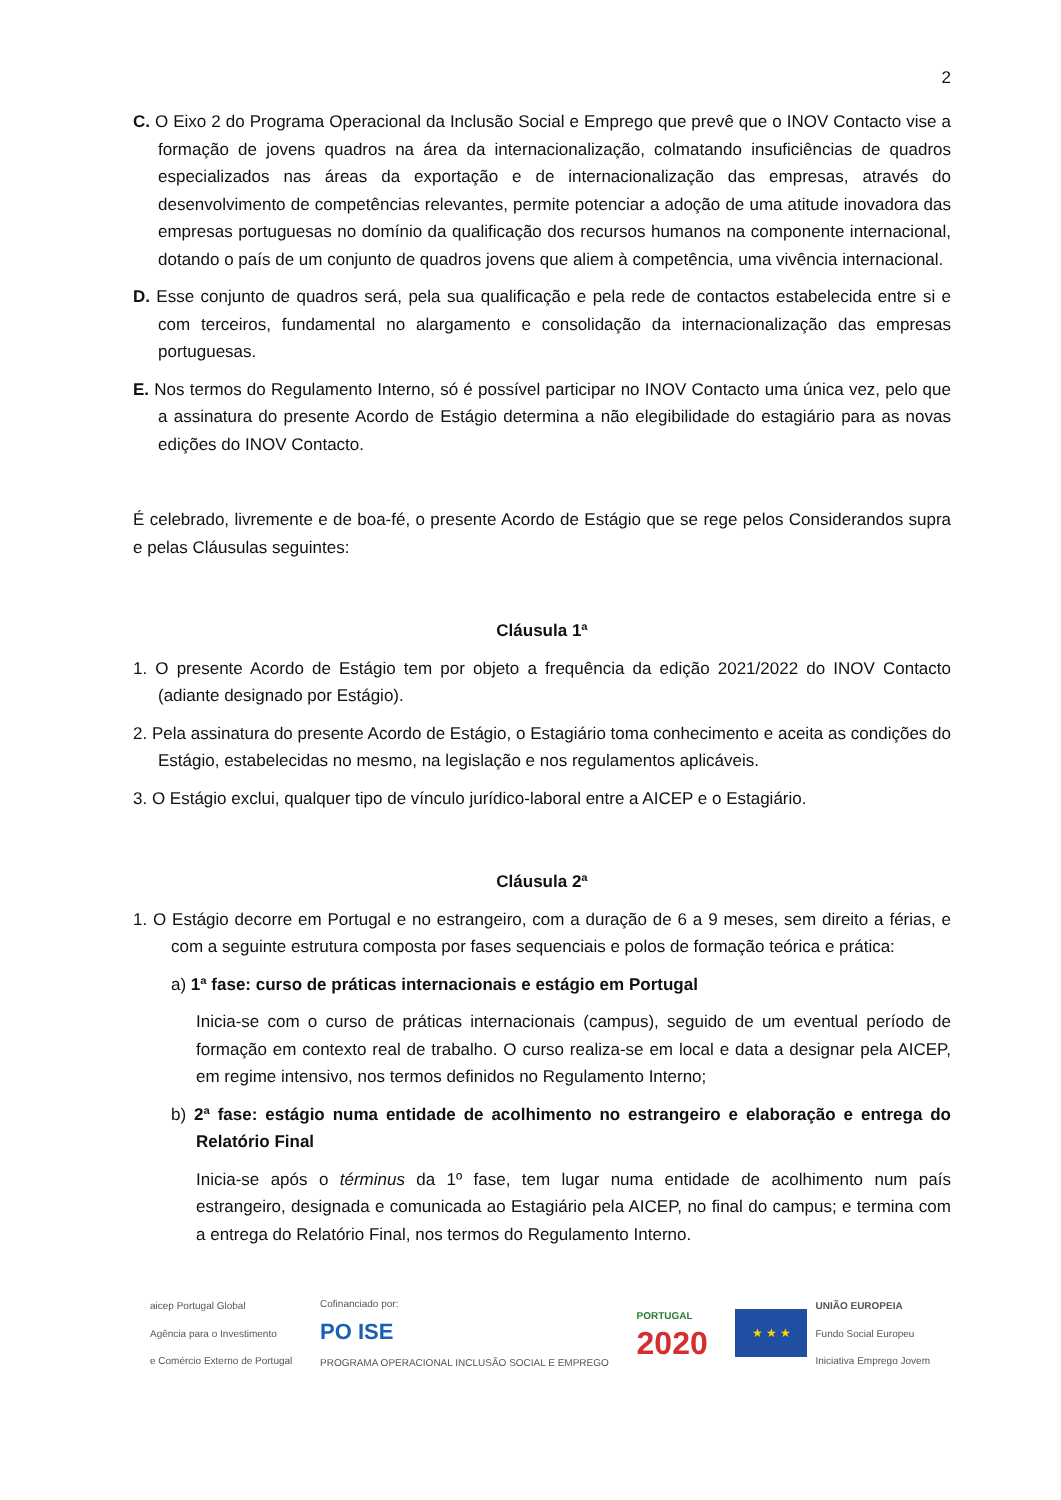2
C. O Eixo 2 do Programa Operacional da Inclusão Social e Emprego que prevê que o INOV Contacto vise a formação de jovens quadros na área da internacionalização, colmatando insuficiências de quadros especializados nas áreas da exportação e de internacionalização das empresas, através do desenvolvimento de competências relevantes, permite potenciar a adoção de uma atitude inovadora das empresas portuguesas no domínio da qualificação dos recursos humanos na componente internacional, dotando o país de um conjunto de quadros jovens que aliem à competência, uma vivência internacional.
D. Esse conjunto de quadros será, pela sua qualificação e pela rede de contactos estabelecida entre si e com terceiros, fundamental no alargamento e consolidação da internacionalização das empresas portuguesas.
E. Nos termos do Regulamento Interno, só é possível participar no INOV Contacto uma única vez, pelo que a assinatura do presente Acordo de Estágio determina a não elegibilidade do estagiário para as novas edições do INOV Contacto.
É celebrado, livremente e de boa-fé, o presente Acordo de Estágio que se rege pelos Considerandos supra e pelas Cláusulas seguintes:
Cláusula 1ª
1. O presente Acordo de Estágio tem por objeto a frequência da edição 2021/2022 do INOV Contacto (adiante designado por Estágio).
2. Pela assinatura do presente Acordo de Estágio, o Estagiário toma conhecimento e aceita as condições do Estágio, estabelecidas no mesmo, na legislação e nos regulamentos aplicáveis.
3. O Estágio exclui, qualquer tipo de vínculo jurídico-laboral entre a AICEP e o Estagiário.
Cláusula 2ª
1. O Estágio decorre em Portugal e no estrangeiro, com a duração de 6 a 9 meses, sem direito a férias, e com a seguinte estrutura composta por fases sequenciais e polos de formação teórica e prática:
a) 1ª fase: curso de práticas internacionais e estágio em Portugal
Inicia-se com o curso de práticas internacionais (campus), seguido de um eventual período de formação em contexto real de trabalho. O curso realiza-se em local e data a designar pela AICEP, em regime intensivo, nos termos definidos no Regulamento Interno;
b) 2ª fase: estágio numa entidade de acolhimento no estrangeiro e elaboração e entrega do Relatório Final
Inicia-se após o términus da 1º fase, tem lugar numa entidade de acolhimento num país estrangeiro, designada e comunicada ao Estagiário pela AICEP, no final do campus; e termina com a entrega do Relatório Final, nos termos do Regulamento Interno.
aicep Portugal Global
Agência para o Investimento
e Comércio Externo de Portugal
Cofinanciado por:
PO ISE
PROGRAMA OPERACIONAL INCLUSÃO SOCIAL E EMPREGO
PORTUGAL
2020
★ ★ ★
UNIÃO EUROPEIA
Fundo Social Europeu
Iniciativa Emprego Jovem